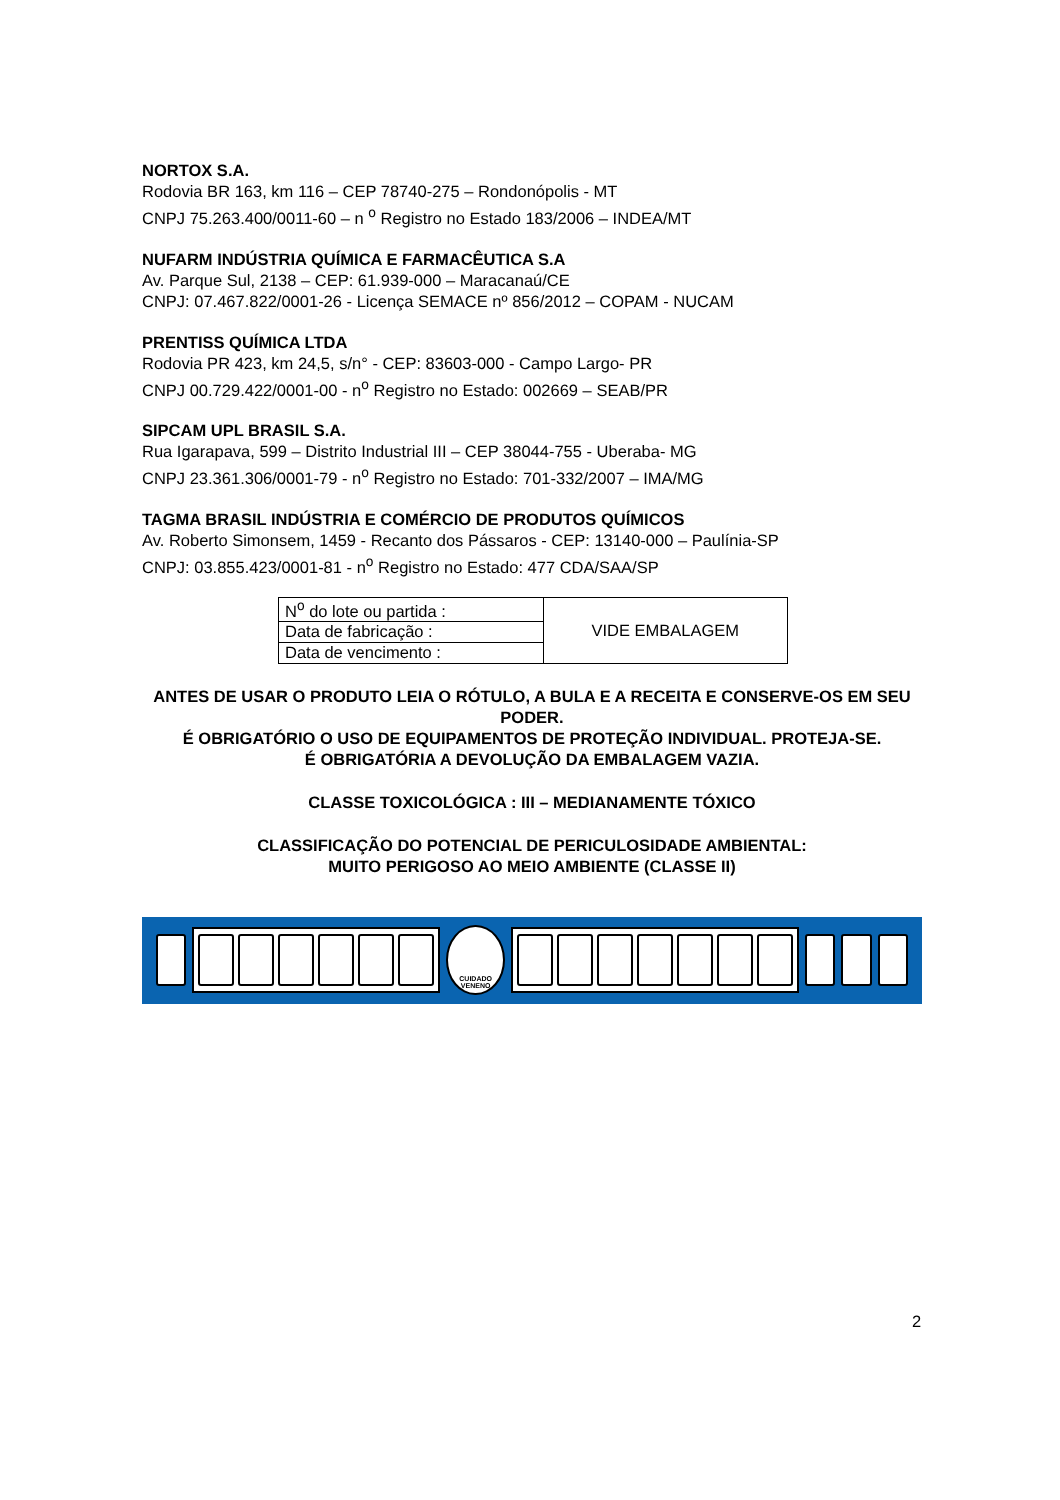NORTOX S.A.
Rodovia BR 163, km 116 – CEP 78740-275 – Rondonópolis - MT
CNPJ 75.263.400/0011-60 – n <sup>o</sup> Registro no Estado 183/2006 – INDEA/MT
NUFARM INDÚSTRIA QUÍMICA E FARMACÊUTICA S.A
Av. Parque Sul, 2138 – CEP: 61.939-000 – Maracanaú/CE
CNPJ: 07.467.822/0001-26 - Licença SEMACE nº 856/2012 – COPAM - NUCAM
PRENTISS QUÍMICA LTDA
Rodovia PR 423, km 24,5, s/n° - CEP: 83603-000 - Campo Largo- PR
CNPJ 00.729.422/0001-00 - n<sup>o</sup> Registro no Estado: 002669 – SEAB/PR
SIPCAM UPL BRASIL S.A.
Rua Igarapava, 599 – Distrito Industrial III – CEP 38044-755 - Uberaba- MG
CNPJ 23.361.306/0001-79 - n<sup>o</sup> Registro no Estado: 701-332/2007 – IMA/MG
TAGMA BRASIL INDÚSTRIA E COMÉRCIO DE PRODUTOS QUÍMICOS
Av. Roberto Simonsem, 1459 - Recanto dos Pássaros - CEP: 13140-000 – Paulínia-SP
CNPJ: 03.855.423/0001-81 - n<sup>o</sup> Registro no Estado: 477 CDA/SAA/SP
| N<sup>o</sup> do lote ou partida : | VIDE EMBALAGEM |
| Data de fabricação : | |
| Data de vencimento : | |
ANTES DE USAR O PRODUTO LEIA O RÓTULO, A BULA E A RECEITA E CONSERVE-OS EM SEU PODER.
É OBRIGATÓRIO O USO DE EQUIPAMENTOS DE PROTEÇÃO INDIVIDUAL. PROTEJA-SE.
É OBRIGATÓRIA A DEVOLUÇÃO DA EMBALAGEM VAZIA.
CLASSE TOXICOLÓGICA : III – MEDIANAMENTE TÓXICO
CLASSIFICAÇÃO DO POTENCIAL DE PERICULOSIDADE AMBIENTAL:
MUITO PERIGOSO AO MEIO AMBIENTE (CLASSE II)
CUIDADO VENENO
2